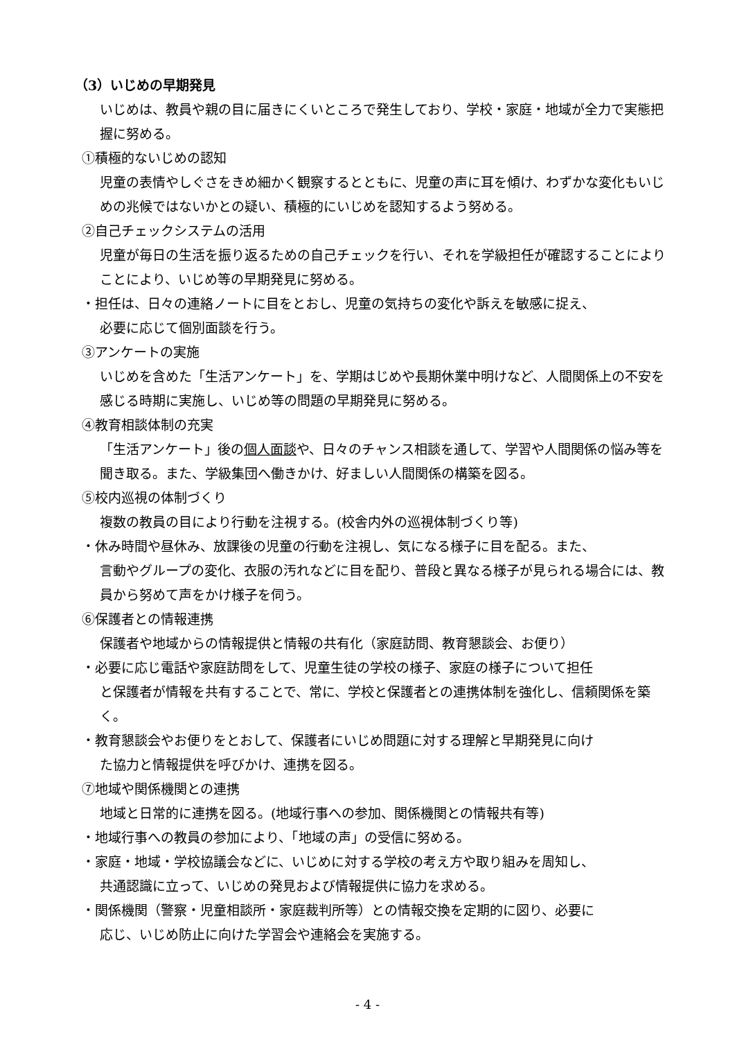（3）いじめの早期発見
いじめは、教員や親の目に届きにくいところで発生しており、学校・家庭・地域が全力で実態把握に努める。
①積極的ないじめの認知
児童の表情やしぐさをきめ細かく観察するとともに、児童の声に耳を傾け、わずかな変化もいじめの兆候ではないかとの疑い、積極的にいじめを認知するよう努める。
②自己チェックシステムの活用
児童が毎日の生活を振り返るための自己チェックを行い、それを学級担任が確認することによりことにより、いじめ等の早期発見に努める。
・担任は、日々の連絡ノートに目をとおし、児童の気持ちの変化や訴えを敏感に捉え、
必要に応じて個別面談を行う。
③アンケートの実施
いじめを含めた「生活アンケート」を、学期はじめや長期休業中明けなど、人間関係上の不安を感じる時期に実施し、いじめ等の問題の早期発見に努める。
④教育相談体制の充実
「生活アンケート」後の個人面談や、日々のチャンス相談を通して、学習や人間関係の悩み等を聞き取る。また、学級集団へ働きかけ、好ましい人間関係の構築を図る。
⑤校内巡視の体制づくり
複数の教員の目により行動を注視する。(校舎内外の巡視体制づくり等)
・休み時間や昼休み、放課後の児童の行動を注視し、気になる様子に目を配る。また、
言動やグループの変化、衣服の汚れなどに目を配り、普段と異なる様子が見られる場合には、教員から努めて声をかけ様子を伺う。
⑥保護者との情報連携
保護者や地域からの情報提供と情報の共有化（家庭訪問、教育懇談会、お便り）
・必要に応じ電話や家庭訪問をして、児童生徒の学校の様子、家庭の様子について担任
と保護者が情報を共有することで、常に、学校と保護者との連携体制を強化し、信頼関係を築く。
・教育懇談会やお便りをとおして、保護者にいじめ問題に対する理解と早期発見に向け
た協力と情報提供を呼びかけ、連携を図る。
⑦地域や関係機関との連携
地域と日常的に連携を図る。(地域行事への参加、関係機関との情報共有等)
・地域行事への教員の参加により、「地域の声」の受信に努める。
・家庭・地域・学校協議会などに、いじめに対する学校の考え方や取り組みを周知し、
共通認識に立って、いじめの発見および情報提供に協力を求める。
・関係機関（警察・児童相談所・家庭裁判所等）との情報交換を定期的に図り、必要に
応じ、いじめ防止に向けた学習会や連絡会を実施する。
- 4 -